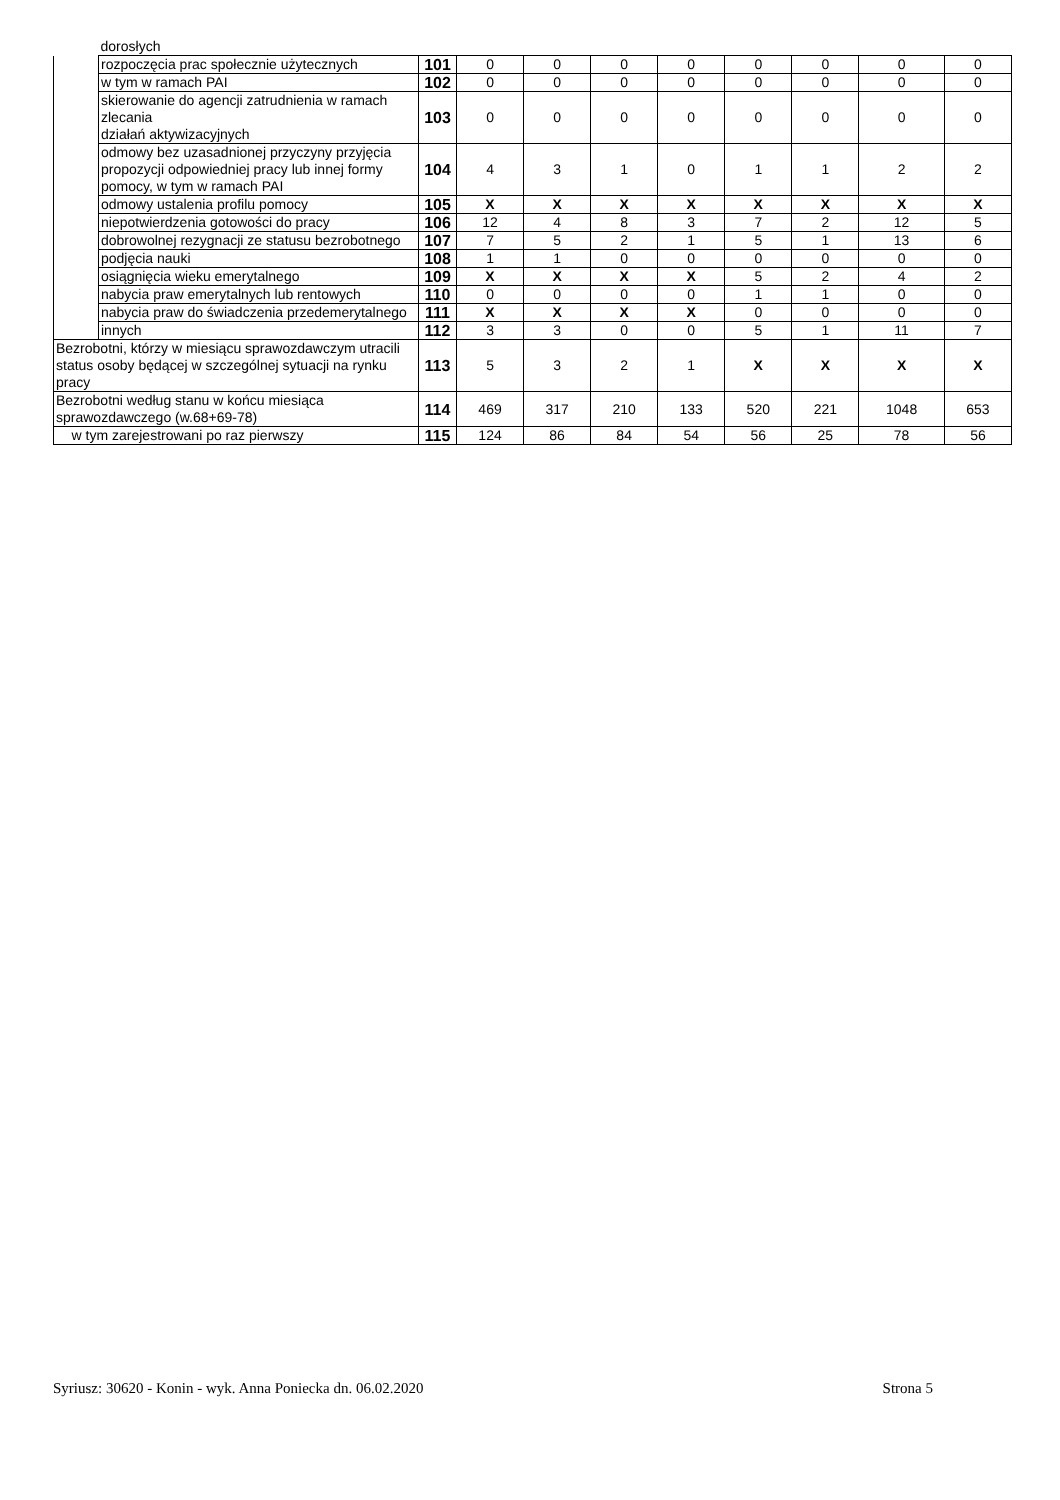| | dorosłych | | | | | | | | | |
| | rozpoczęcia prac społecznie użytecznych | 101 | 0 | 0 | 0 | 0 | 0 | 0 | 0 | 0 |
| | w tym w ramach PAI | 102 | 0 | 0 | 0 | 0 | 0 | 0 | 0 | 0 |
| | skierowanie do agencji zatrudnienia w ramach zlecania działań aktywizacyjnych | 103 | 0 | 0 | 0 | 0 | 0 | 0 | 0 | 0 |
| | odmowy bez uzasadnionej przyczyny przyjęcia propozycji odpowiedniej pracy lub innej formy pomocy, w tym w ramach PAI | 104 | 4 | 3 | 1 | 0 | 1 | 1 | 2 | 2 |
| | odmowy ustalenia profilu pomocy | 105 | X | X | X | X | X | X | X | X |
| | niepotwierdzenia gotowości do pracy | 106 | 12 | 4 | 8 | 3 | 7 | 2 | 12 | 5 |
| | dobrowolnej rezygnacji ze statusu bezrobotnego | 107 | 7 | 5 | 2 | 1 | 5 | 1 | 13 | 6 |
| | podjęcia nauki | 108 | 1 | 1 | 0 | 0 | 0 | 0 | 0 | 0 |
| | osiągnięcia wieku emerytalnego | 109 | X | X | X | X | 5 | 2 | 4 | 2 |
| | nabycia praw emerytalnych lub rentowych | 110 | 0 | 0 | 0 | 0 | 1 | 1 | 0 | 0 |
| | nabycia praw do świadczenia przedemerytalnego | 111 | X | X | X | X | 0 | 0 | 0 | 0 |
| | innych | 112 | 3 | 3 | 0 | 0 | 5 | 1 | 11 | 7 |
| Bezrobotni, którzy w miesiącu sprawozdawczym utracili status osoby będącej w szczególnej sytuacji na rynku pracy | | 113 | 5 | 3 | 2 | 1 | X | X | X | X |
| Bezrobotni według stanu w końcu miesiąca sprawozdawczego (w.68+69-78) | | 114 | 469 | 317 | 210 | 133 | 520 | 221 | 1048 | 653 |
| w tym zarejestrowani po raz pierwszy | | 115 | 124 | 86 | 84 | 54 | 56 | 25 | 78 | 56 |
Syriusz: 30620 - Konin - wyk. Anna Poniecka dn. 06.02.2020 Strona 5